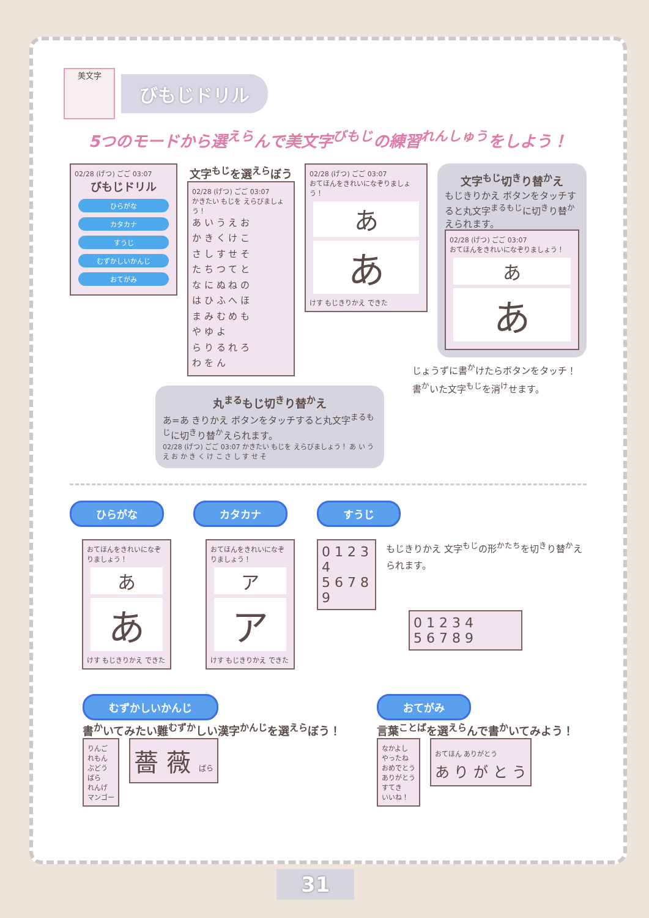美文字
びもじドリル
5つのモードから選<sup>えら</sup>んで美文字<sup>びもじ</sup>の練習<sup>れんしゅう</sup>をしよう！
02/28 (げつ) ごご 03:07
びもじドリル
ひらがな
カタカナ
すうじ
むずかしいかんじ
おてがみ
文字<sup>もじ</sup>を選<sup>えら</sup>ぼう
02/28 (げつ) ごご 03:07
かきたい もじを えらびましょう！
あ い う え お
か き く け こ
さ し す せ そ
た ち つ て と
な に ぬ ね の
は ひ ふ へ ほ
ま み む め も
や ゆ よ
ら り る れ ろ
わ を ん
02/28 (げつ) ごご 03:07
おてほんをきれいになぞりましょう！
あ
あ
けす もじきりかえ できた
文字<sup>もじ</sup>切<sup>き</sup>り替<sup>か</sup>え
もじきりかえ ボタンをタッチすると丸文字<sup>まるもじ</sup>に切<sup>き</sup>り替<sup>か</sup>えられます。
02/28 (げつ) ごご 03:07
おてほんをきれいになぞりましょう！
あ
あ
丸<sup>まる</sup>もじ切<sup>き</sup>り替<sup>か</sup>え
あ=あ きりかえ ボタンをタッチすると丸文字<sup>まるもじ</sup>に切<sup>き</sup>り替<sup>か</sup>えられます。
02/28 (げつ) ごご 03:07 かきたい もじを えらびましょう！ あ い う え お か き く け こ さ し す せ そ
じょうずに書<sup>か</sup>けたらボタンをタッチ！
書<sup>か</sup>いた文字<sup>もじ</sup>を消<sup>け</sup>せます。
ひらがな
おてほんをきれいになぞりましょう！
あ
あ
けす もじきりかえ できた
カタカナ
おてほんをきれいになぞりましょう！
ア
ア
けす もじきりかえ できた
すうじ
0 1 2 3 4
5 6 7 8 9
もじきりかえ 文字<sup>もじ</sup>の形<sup>かたち</sup>を切<sup>き</sup>り替<sup>か</sup>えられます。
0 1 2 3 4
5 6 7 8 9
むずかしいかんじ
書<sup>か</sup>いてみたい難<sup>むずか</sup>しい漢字<sup>かんじ</sup>を選<sup>えら</sup>ぼう！
りんご
れもん
ぶどう
ばら
れんげ
マンゴー
薔 薇 ばら
おてがみ
言葉<sup>ことば</sup>を選<sup>えら</sup>んで書<sup>か</sup>いてみよう！
なかよし
やったね
おめでとう
ありがとう
すてき
いいね！
おてほん ありがとう
あ り が と う
31